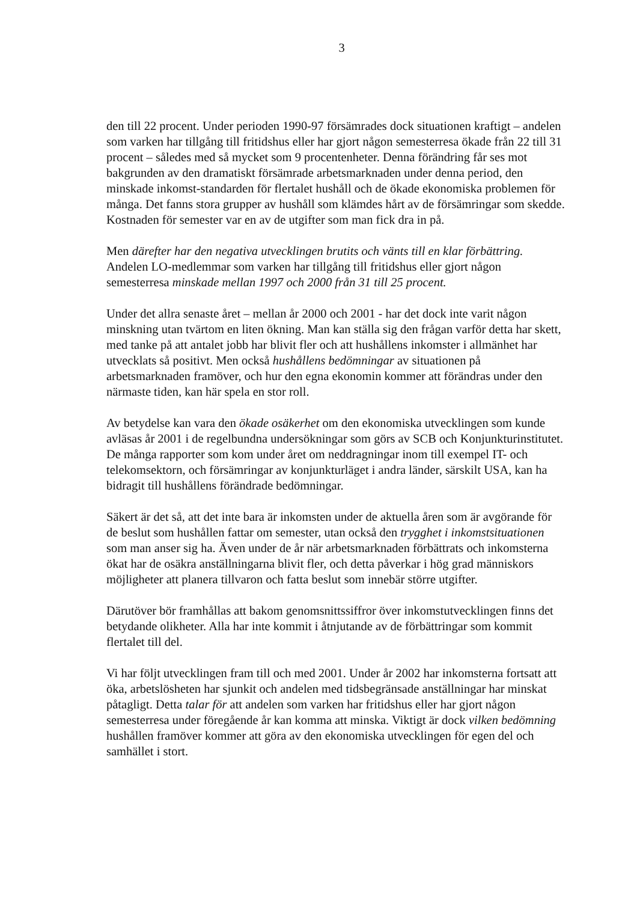3
den till 22 procent. Under perioden 1990-97 försämrades dock situationen kraftigt – andelen som varken har tillgång till fritidshus eller har gjort någon semesterresa ökade från 22 till 31 procent – således med så mycket som 9 procentenheter. Denna förändring får ses mot bakgrunden av den dramatiskt försämrade arbetsmarknaden under denna period, den minskade inkomst-standarden för flertalet hushåll och de ökade ekonomiska problemen för många. Det fanns stora grupper av hushåll som klämdes hårt av de försämringar som skedde. Kostnaden för semester var en av de utgifter som man fick dra in på.
Men därefter har den negativa utvecklingen brutits och vänts till en klar förbättring. Andelen LO-medlemmar som varken har tillgång till fritidshus eller gjort någon semesterresa minskade mellan 1997 och 2000 från 31 till 25 procent.
Under det allra senaste året – mellan år 2000 och 2001 - har det dock inte varit någon minskning utan tvärtom en liten ökning. Man kan ställa sig den frågan varför detta har skett, med tanke på att antalet jobb har blivit fler och att hushållens inkomster i allmänhet har utvecklats så positivt. Men också hushållens bedömningar av situationen på arbetsmarknaden framöver, och hur den egna ekonomin kommer att förändras under den närmaste tiden, kan här spela en stor roll.
Av betydelse kan vara den ökade osäkerhet om den ekonomiska utvecklingen som kunde avläsas år 2001 i de regelbundna undersökningar som görs av SCB och Konjunkturinstitutet. De många rapporter som kom under året om neddragningar inom till exempel IT- och telekomsektorn, och försämringar av konjunkturläget i andra länder, särskilt USA, kan ha bidragit till hushållens förändrade bedömningar.
Säkert är det så, att det inte bara är inkomsten under de aktuella åren som är avgörande för de beslut som hushållen fattar om semester, utan också den trygghet i inkomstsituationen som man anser sig ha. Även under de år när arbetsmarknaden förbättrats och inkomsterna ökat har de osäkra anställningarna blivit fler, och detta påverkar i hög grad människors möjligheter att planera tillvaron och fatta beslut som innebär större utgifter.
Därutöver bör framhållas att bakom genomsnittssiffror över inkomstutvecklingen finns det betydande olikheter. Alla har inte kommit i åtnjutande av de förbättringar som kommit flertalet till del.
Vi har följt utvecklingen fram till och med 2001. Under år 2002 har inkomsterna fortsatt att öka, arbetslösheten har sjunkit och andelen med tidsbegränsade anställningar har minskat påtagligt. Detta talar för att andelen som varken har fritidshus eller har gjort någon semesterresa under föregående år kan komma att minska. Viktigt är dock vilken bedömning hushållen framöver kommer att göra av den ekonomiska utvecklingen för egen del och samhället i stort.